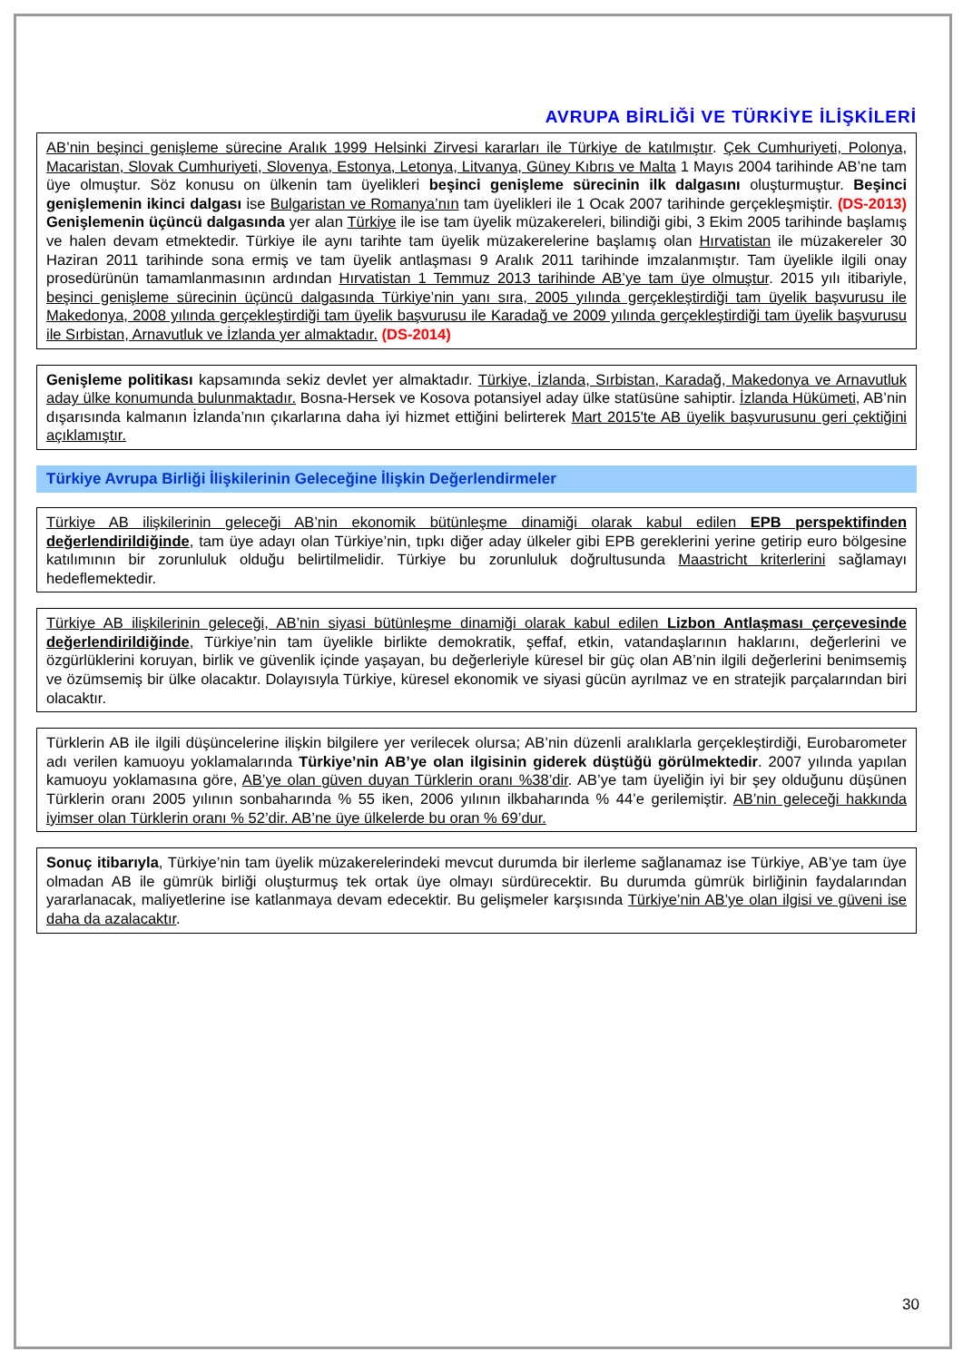AVRUPA BİRLİĞİ VE TÜRKİYE İLİŞKİLERİ
AB’nin beşinci genişleme sürecine Aralık 1999 Helsinki Zirvesi kararları ile Türkiye de katılmıştır. Çek Cumhuriyeti, Polonya, Macaristan, Slovak Cumhuriyeti, Slovenya, Estonya, Letonya, Litvanya, Güney Kıbrıs ve Malta 1 Mayıs 2004 tarihinde AB’ne tam üye olmuştur. Söz konusu on ülkenin tam üyelikleri beşinci genişleme sürecinin ilk dalgasını oluşturmuştur. Beşinci genişlemenin ikinci dalgası ise Bulgaristan ve Romanya’nın tam üyelikleri ile 1 Ocak 2007 tarihinde gerçekleşmiştir. (DS-2013) Genişlemenin üçüncü dalgasında yer alan Türkiye ile ise tam üyelik müzakereleri, bilindiği gibi, 3 Ekim 2005 tarihinde başlamış ve halen devam etmektedir. Türkiye ile aynı tarihte tam üyelik müzakerelerine başlamış olan Hırvatistan ile müzakereler 30 Haziran 2011 tarihinde sona ermiş ve tam üyelik antlaşması 9 Aralık 2011 tarihinde imzalanmıştır. Tam üyelikle ilgili onay prosedürünün tamamlanmasının ardından Hırvatistan 1 Temmuz 2013 tarihinde AB’ye tam üye olmuştur. 2015 yılı itibariyle, beşinci genişleme sürecinin üçüncü dalgasında Türkiye’nin yanı sıra, 2005 yılında gerçekleştirdiği tam üyelik başvurusu ile Makedonya, 2008 yılında gerçekleştirdiği tam üyelik başvurusu ile Karadağ ve 2009 yılında gerçekleştirdiği tam üyelik başvurusu ile Sırbistan, Arnavutluk ve İzlanda yer almaktadır. (DS-2014)
Genişleme politikası kapsamında sekiz devlet yer almaktadır. Türkiye, İzlanda, Sırbistan, Karadağ, Makedonya ve Arnavutluk aday ülke konumunda bulunmaktadır. Bosna-Hersek ve Kosova potansiyel aday ülke statüsüne sahiptir. İzlanda Hükümeti, AB’nin dışarısında kalmanın İzlanda’nın çıkarlarına daha iyi hizmet ettiğini belirterek Mart 2015'te AB üyelik başvurusunu geri çektiğini açıklamıştır.
Türkiye Avrupa Birliği İlişkilerinin Geleceğine İlişkin Değerlendirmeler
Türkiye AB ilişkilerinin geleceği AB’nin ekonomik bütünleşme dinamiği olarak kabul edilen EPB perspektifinden değerlendirildiğinde, tam üye adayı olan Türkiye’nin, tıpkı diğer aday ülkeler gibi EPB gereklerini yerine getirip euro bölgesine katılımının bir zorunluluk olduğu belirtilmelidir. Türkiye bu zorunluluk doğrultusunda Maastricht kriterlerini sağlamayı hedeflemektedir.
Türkiye AB ilişkilerinin geleceği, AB’nin siyasi bütünleşme dinamiği olarak kabul edilen Lizbon Antlaşması çerçevesinde değerlendirildiğinde, Türkiye’nin tam üyelikle birlikte demokratik, şeffaf, etkin, vatandaşlarının haklarını, değerlerini ve özgürlüklerini koruyan, birlik ve güvenlik içinde yaşayan, bu değerleriyle küresel bir güç olan AB’nin ilgili değerlerini benimsemiş ve özümsemiş bir ülke olacaktır. Dolayısıyla Türkiye, küresel ekonomik ve siyasi gücün ayrılmaz ve en stratejik parçalarından biri olacaktır.
Türklerin AB ile ilgili düşüncelerine ilişkin bilgilere yer verilecek olursa; AB’nin düzenli aralıklarla gerçekleştirdiği, Eurobarometer adı verilen kamuoyu yoklamalarında Türkiye’nin AB’ye olan ilgisinin giderek düştüğü görülmektedir. 2007 yılında yapılan kamuoyu yoklamasına göre, AB’ye olan güven duyan Türklerin oranı %38’dir. AB’ye tam üyeliğin iyi bir şey olduğunu düşünen Türklerin oranı 2005 yılının sonbaharında % 55 iken, 2006 yılının ilkbaharında % 44’e gerilemiştir. AB’nin geleceği hakkında iyimser olan Türklerin oranı % 52’dir. AB’ne üye ülkelerde bu oran % 69’dur.
Sonuç itibarıyla, Türkiye’nin tam üyelik müzakerelerindeki mevcut durumda bir ilerleme sağlanamaz ise Türkiye, AB’ye tam üye olmadan AB ile gümrük birliği oluşturmuş tek ortak üye olmayı sürdürecektir. Bu durumda gümrük birliğinin faydalarından yararlanacak, maliyetlerine ise katlanmaya devam edecektir. Bu gelişmeler karşısında Türkiye’nin AB’ye olan ilgisi ve güveni ise daha da azalacaktır.
30